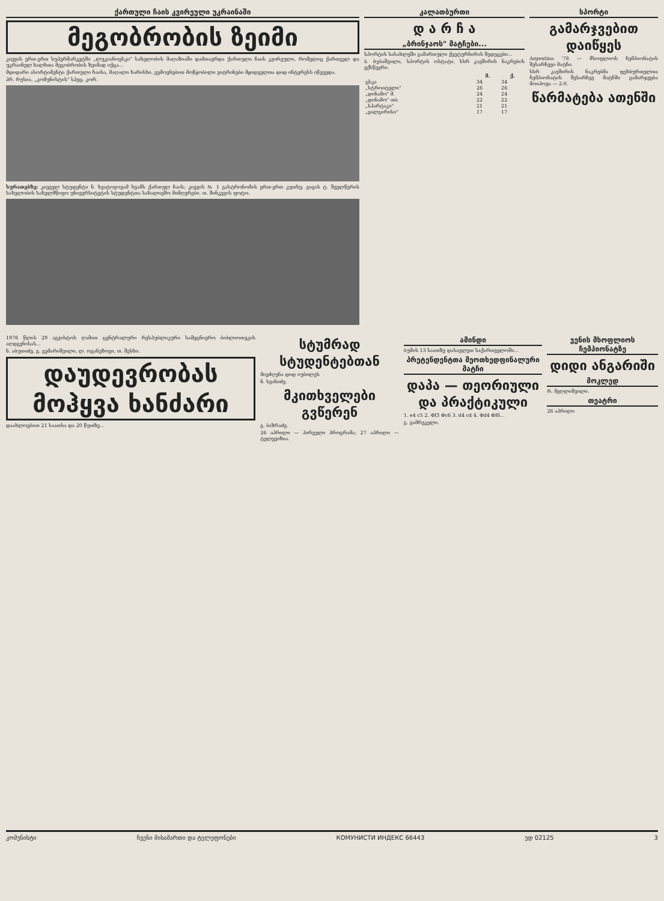ქართული ჩაის კვირეული უკრაინაში
მეგობრობის ზეიმი
კიევის ერთ-ერთ სუპერმარკეტში „ლუკიანოვსკი" სახელობის მაღაზიაში დამთავრდა ქართული ჩაის კვირეული, რომელიც ქართველ და უკრაინელ ხალხთა მეგობრობის ზეიმად იქცა...
მდიდარი ასორტიმენტი ქართული ჩაისა, მაღალი ხარისხი, გემოვნებით მოწყობილი ვიტრინები მყიდველთა დიდ ინტერესს იწვევდა.
ჰრ. რუსია, „კომუნისტის" სპეც. კორ.
სურათებზე: კიეველ სტუდენტი ნ. ხვატოვოვამ ხვამს ქართულ ჩაის; კიევის № 1 გასტრონომის ერთ-ერთ კუთხე; გიგის ტ. შველწერის სახელობის სახელმწიფო უნივერსიტეტის სტუდენტთა სახალიეშო მიმღერები. თ. შინკევის ფოტო.
კალათბურთი
დ ა რ ჩ ა
„ბრინჯაოს" მატჩები...
სპორტის სასახლეში გამართული ქვეტურნირის შედეგები...
ბ. ბუბაშვილი, სპორტის ოსტატი, სსრ კავშირის ნაკრების ექსწევრი.
| | მ. | ქ. |
| --- | --- | --- |
| ცსკა | 34 | 34 |
| „სტროიტელი" | 26 | 26 |
| „დინამო" მ. | 24 | 24 |
| „დინამო" თბ. | 22 | 22 |
| „სპარტაკი" | 21 | 21 |
| „ჟალგირისი" | 17 | 17 |
სპორტი
გამარჯვებით დაიწყეს
Argentina '78 — მსოფლიოს ჩემპიონატის შესარჩევი მატჩი.
სსრ კავშირის ნაკრებმა ფეხბურთელთა ჩემპიონატის შესარჩევ მატჩში გამარჯვება მოიპოვა — 2:0.
წარმატება ათენში
1976 წლის 29 აგვისტოს ღამით ცენტრალური რესპუბლიკური სამეცნიერო ბიბლიოთეკის აღდგენისას...
ნ. აბუთიძე, გ. გემარიშვილი, ლ. ოგანეზოვი, თ. შესხი.
დაუდევრობას მოჰყვა ხანძარი
დაახლოებით 21 საათსა და 20 წუთზე...
სტუმრად სტუდენტებთან
მიეძღვნა დიდ იუბილეს
ნ. სვანიძე.
მკითხველები გვწერენ
გ. ბაზრაძე.
26 აპრილი — პირველი პროგრამა; 27 აპრილი — ტელევიზია.
ამინდი
ბუმის 13 საათზე დასავლეთ საქართველოში...
პრეტენდენტთა მეოთხედფინალური მატჩი
დაპა — თეორიული და პრაქტიკული
1. e4 c5 2. Фf3 Фc6 3. d4 cd 4. Фd4 Фf6...
გ. გამრეკელი.
ვენის მსოფლიოს ჩემპიონატზე
დიდი ანგარიში
მოკლედ
რ. მეღლიშვილი.
თეატრი
26 აპრილი
კომუნისტი ჩვენი მისამართი და ტელეფონები КОМУНИСТИ ИНДЕКС 66443 უდ 02125 3